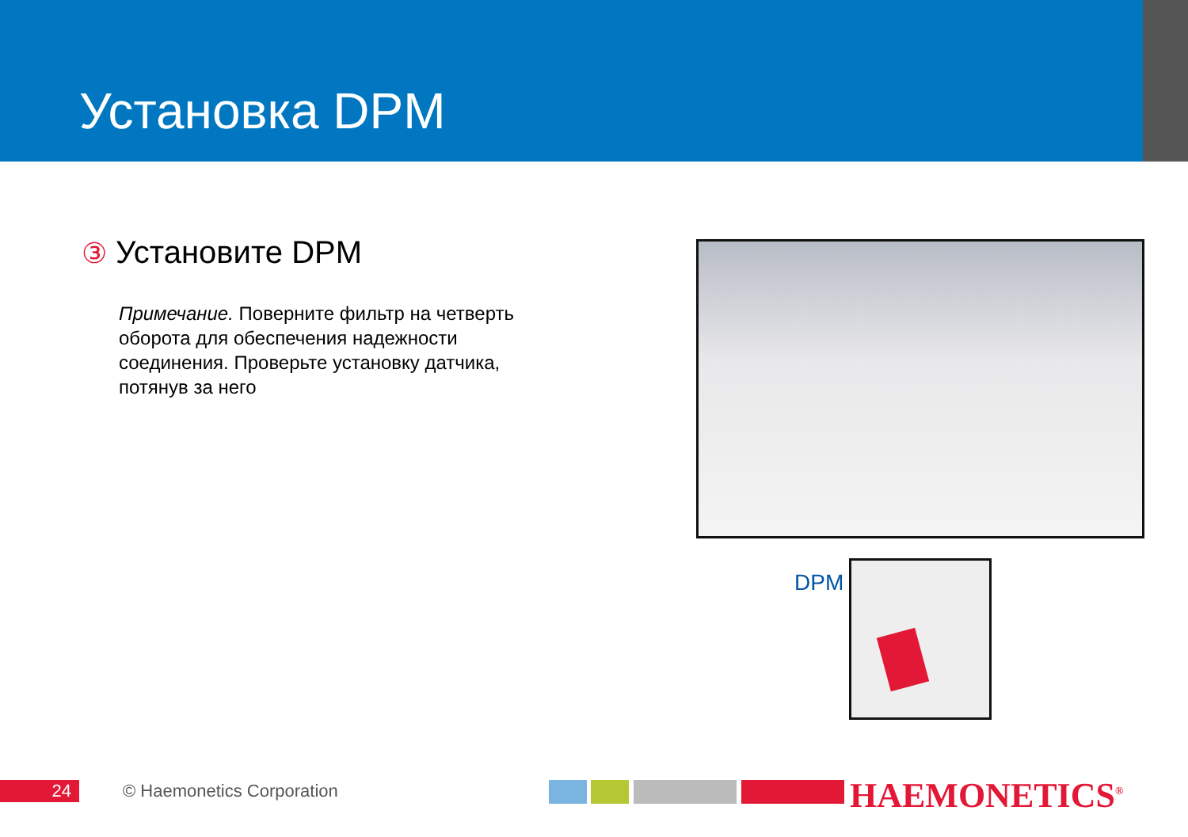Установка DPM
③ Установите DPM
Примечание. Поверните фильтр на четверть оборота для обеспечения надежности соединения. Проверьте установку датчика, потянув за него
DPM
24 © Haemonetics Corporation HAEMONETICS<sup>®</sup>